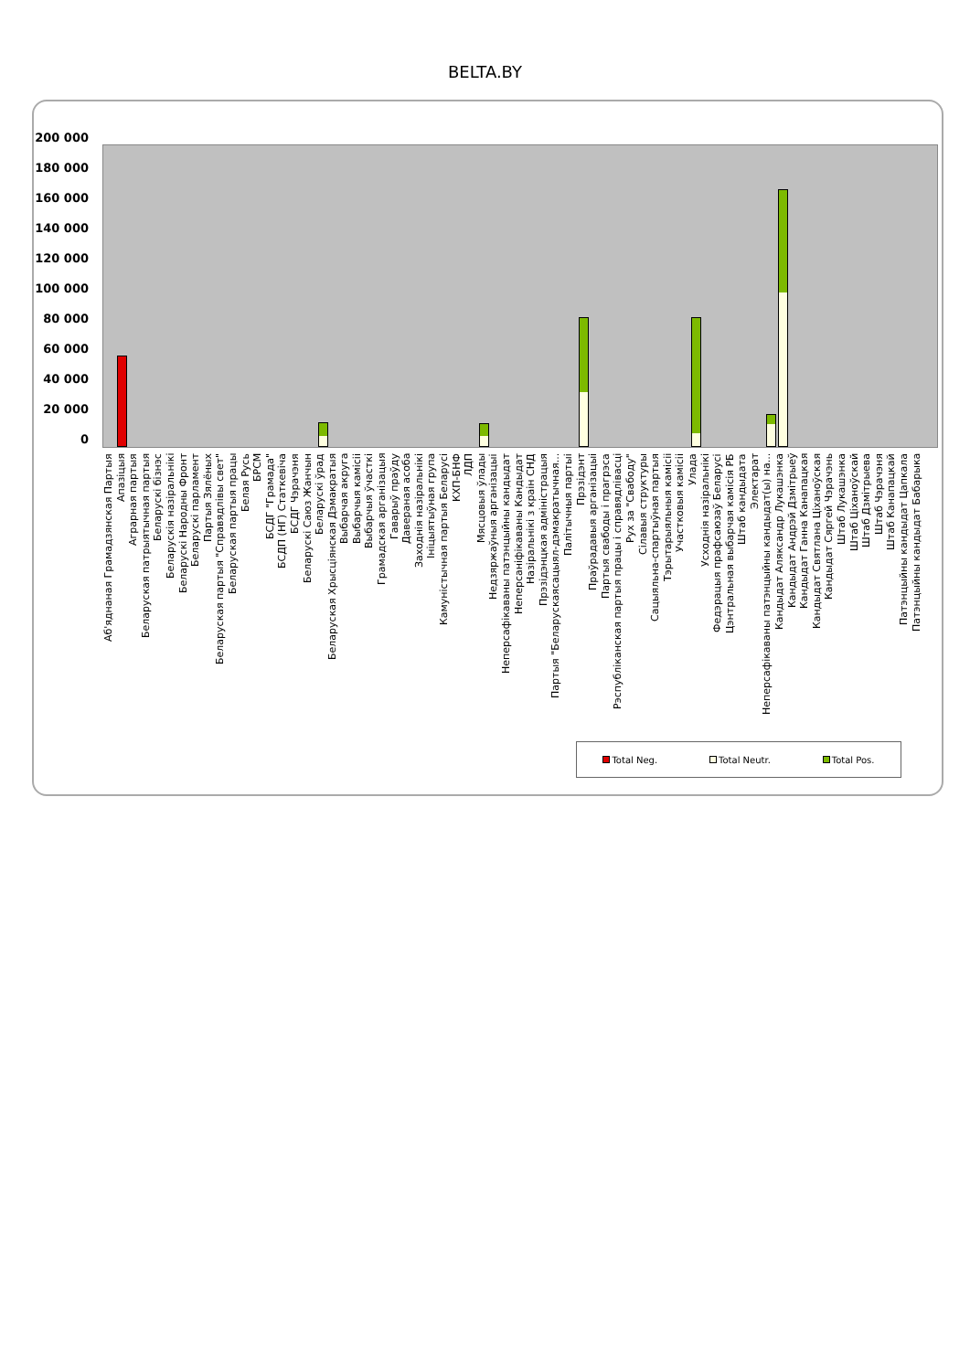BELTA.BY
200 000
180 000
160 000
140 000
120 000
100 000
80 000
60 000
40 000
20 000
0
Аб'яднаная Грамадзянская Партыя Апазіцыя Аграрная партыя Беларуская патрыятычная партыя Беларускі бізнэс Беларускія назіральнікі Беларускі Народны Фронт Беларускі парламент Партыя Зялёных Беларуская партыя "Справядлівы свет" Беларуская партыя працы Белая Русь БРСМ БСДГ "Грамада" БСДП (НГ) Статкевіча БСДГ Чэрачэня Беларускі Саюз Жанчын Беларускі ўрад Беларуская Хрысціянская Дэмакратыя Выбарчая акруга Выбарчыя камісіі Выбарчыя ўчасткі Грамадская арганізацыя Гаварыў праўду Даверaная асоба Заходнія назіральнікі Ініцыятыўная група Камуністычная партыя Беларусі КХП-БНФ ЛДП Мясцовыя ўлады Недзяржаўныя арганізацыі Неперсафікаваны патэнцыйны кандыдат Неперсаніфікаваны Кандыдат Назіральнікі з краін СНД Прэзідэнцкая адміністрацыя Партыя "Беларускаясацыял-дэмакратычная... Палітычныя партыі Прэзідэнт Праўрадавыя арганізацыі Партыя свабоды і прагрэса Рэспубліканская партыя працы і справядлівасці Рух за "Свабоду" Сілавыя структуры Сацыяльна-спартыўная партыя Тэрытарыяльныя камісіі Участковыя камісіі Улада Усходнія назіральнікі Федэрацыя прафсаюзаў Беларусі Цэнтральная выбарчая камісія РБ Штаб кандыдата Электарат Неперсафікаваны патэнцыйны кандыдат(ы) на... Кандыдат Аляксандр Лукашэнка Кандыдат Андрэй Дзмітрыеў Кандыдат Ганна Канапацкая Кандыдат Святлана Ціханоўская Кандыдат Сяргей Чэрачэнь Штаб Лукашэнка Штаб Ціханоўскай Штаб Дзмітрыева Штаб Чэрачэня Штаб Канапацкай Патэнцыйны кандыдат Цапкала Патэнцыйны кандыдат Бабарыка
Total Neg. Total Neutr. Total Pos.